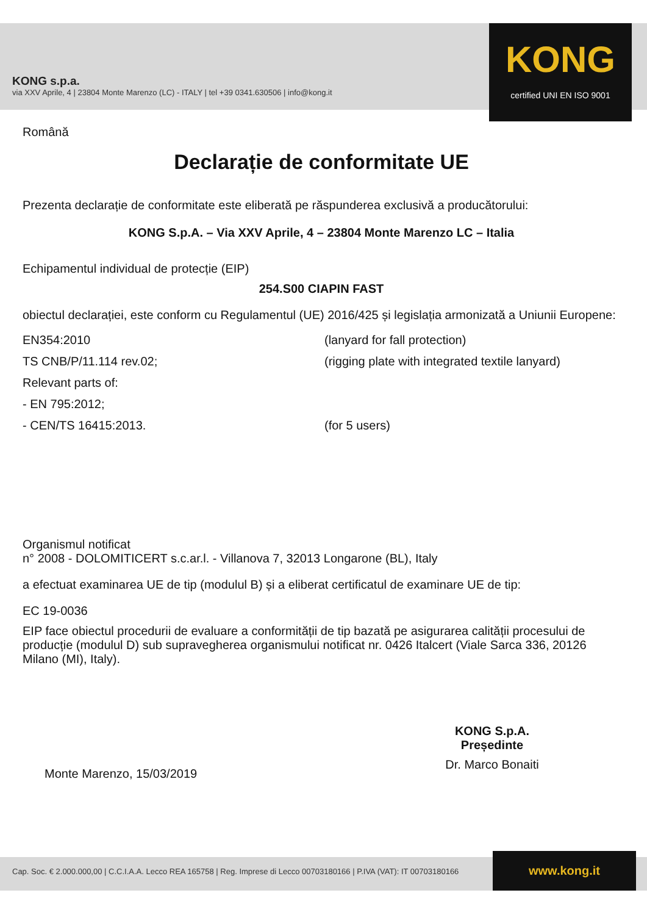KONG s.p.a.
via XXV Aprile, 4 | 23804 Monte Marenzo (LC) - ITALY | tel +39 0341.630506 | info@kong.it
KONG
certified UNI EN ISO 9001
Română
Declarație de conformitate UE
Prezenta declarație de conformitate este eliberată pe răspunderea exclusivă a producătorului:
KONG S.p.A. – Via XXV Aprile, 4 – 23804 Monte Marenzo LC – Italia
Echipamentul individual de protecție (EIP)
254.S00 CIAPIN FAST
obiectul declarației, este conform cu Regulamentul (UE) 2016/425 și legislația armonizată a Uniunii Europene:
| EN354:2010 | (lanyard for fall protection) |
| TS CNB/P/11.114 rev.02; | (rigging plate with integrated textile lanyard) |
| Relevant parts of: | |
| - EN 795:2012; | |
| - CEN/TS 16415:2013. | (for 5 users) |
Organismul notificat
n° 2008 - DOLOMITICERT s.c.ar.l. - Villanova 7, 32013 Longarone (BL), Italy
a efectuat examinarea UE de tip (modulul B) și a eliberat certificatul de examinare UE de tip:
EC 19-0036
EIP face obiectul procedurii de evaluare a conformității de tip bazată pe asigurarea calității procesului de producție (modulul D) sub supravegherea organismului notificat nr. 0426 Italcert (Viale Sarca 336, 20126 Milano (MI), Italy).
Monte Marenzo, 15/03/2019
KONG S.p.A.
Președinte
Dr. Marco Bonaiti
Cap. Soc. € 2.000.000,00 | C.C.I.A.A. Lecco REA 165758 | Reg. Imprese di Lecco 00703180166 | P.IVA (VAT): IT 00703180166 www.kong.it